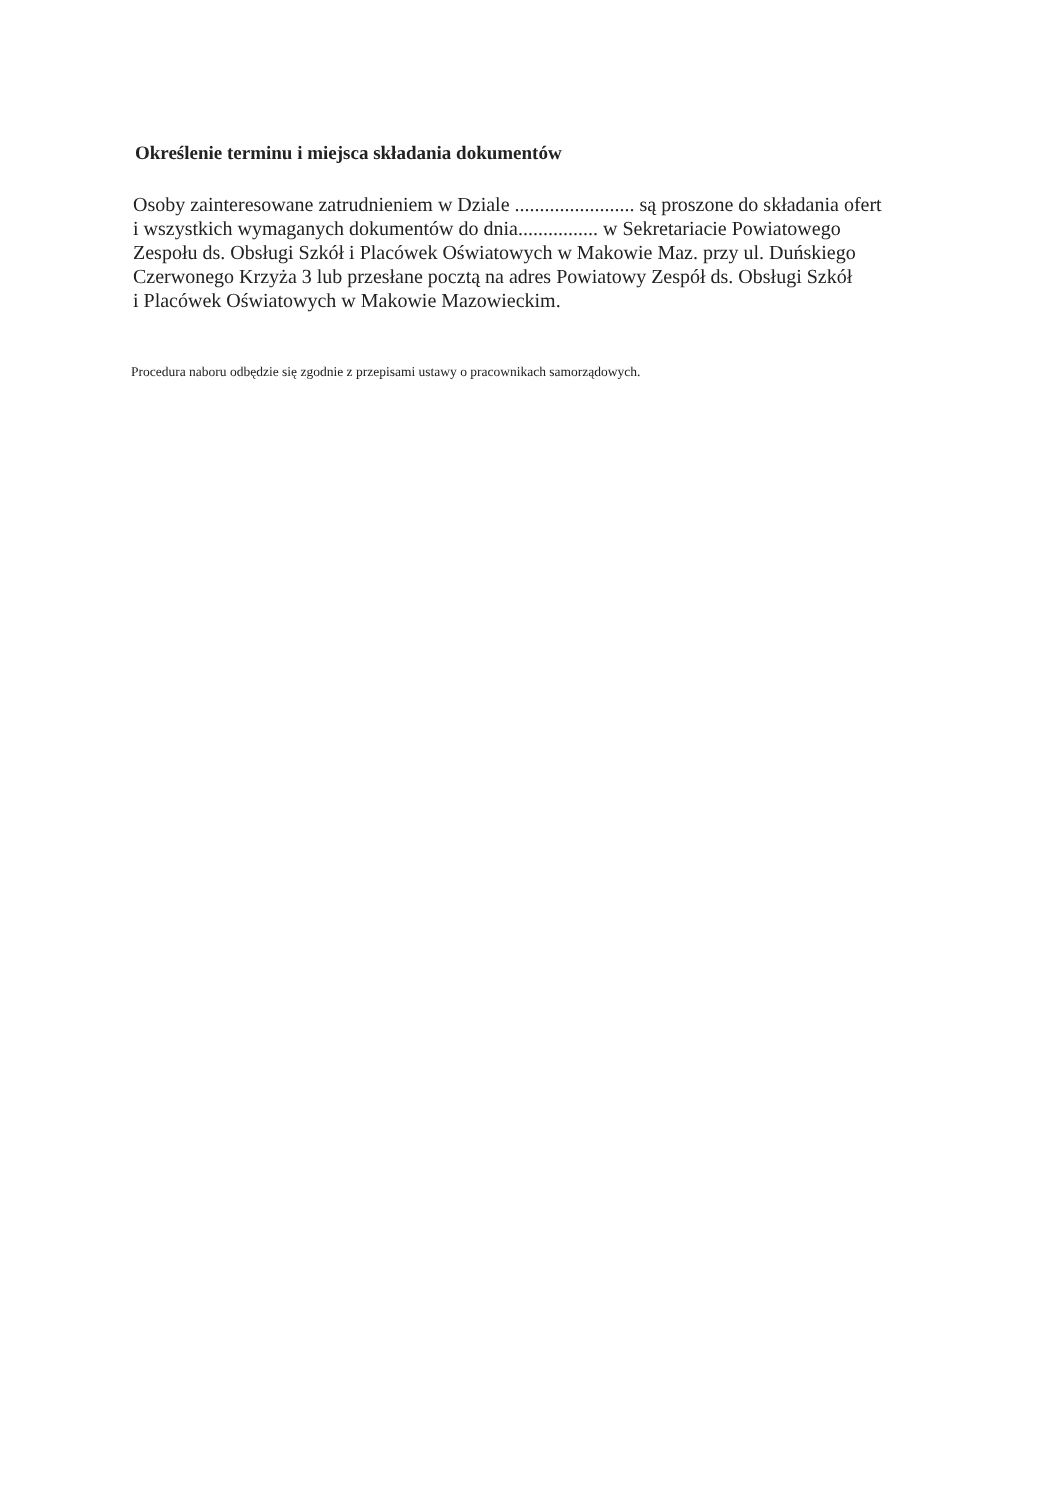Określenie terminu i miejsca składania dokumentów
Osoby zainteresowane zatrudnieniem w Dziale ........................ są proszone do składania ofert
i wszystkich wymaganych dokumentów do dnia................ w Sekretariacie Powiatowego
Zespołu ds. Obsługi Szkół i Placówek Oświatowych w Makowie Maz. przy ul. Duńskiego
Czerwonego Krzyża 3 lub przesłane pocztą na adres Powiatowy Zespół ds. Obsługi Szkół
i Placówek Oświatowych w Makowie Mazowieckim.
Procedura naboru odbędzie się zgodnie z przepisami ustawy o pracownikach samorządowych.